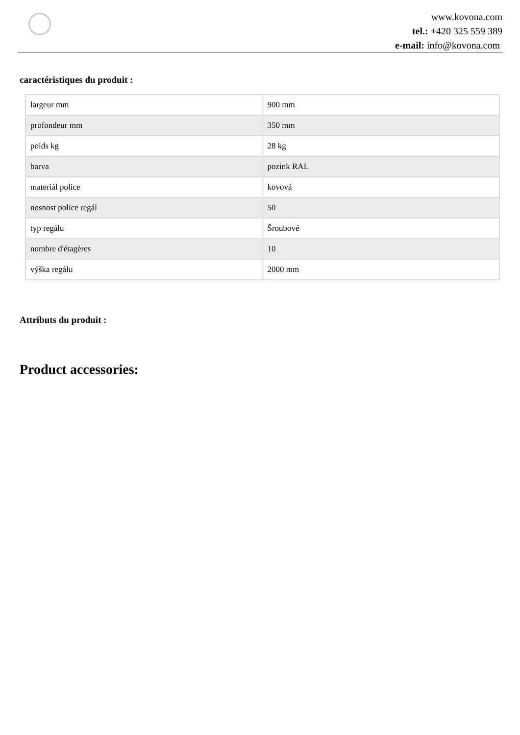www.kovona.com
tel.: +420 325 559 389
e-mail: info@kovona.com
caractéristiques du produit :
| largeur mm | 900 mm |
| profondeur mm | 350 mm |
| poids kg | 28 kg |
| barva | pozink RAL |
| materiál police | kovová |
| nosnost police regál | 50 |
| typ regálu | Šroubové |
| nombre d'étagères | 10 |
| výška regálu | 2000 mm |
Attributs du produit :
Product accessories: